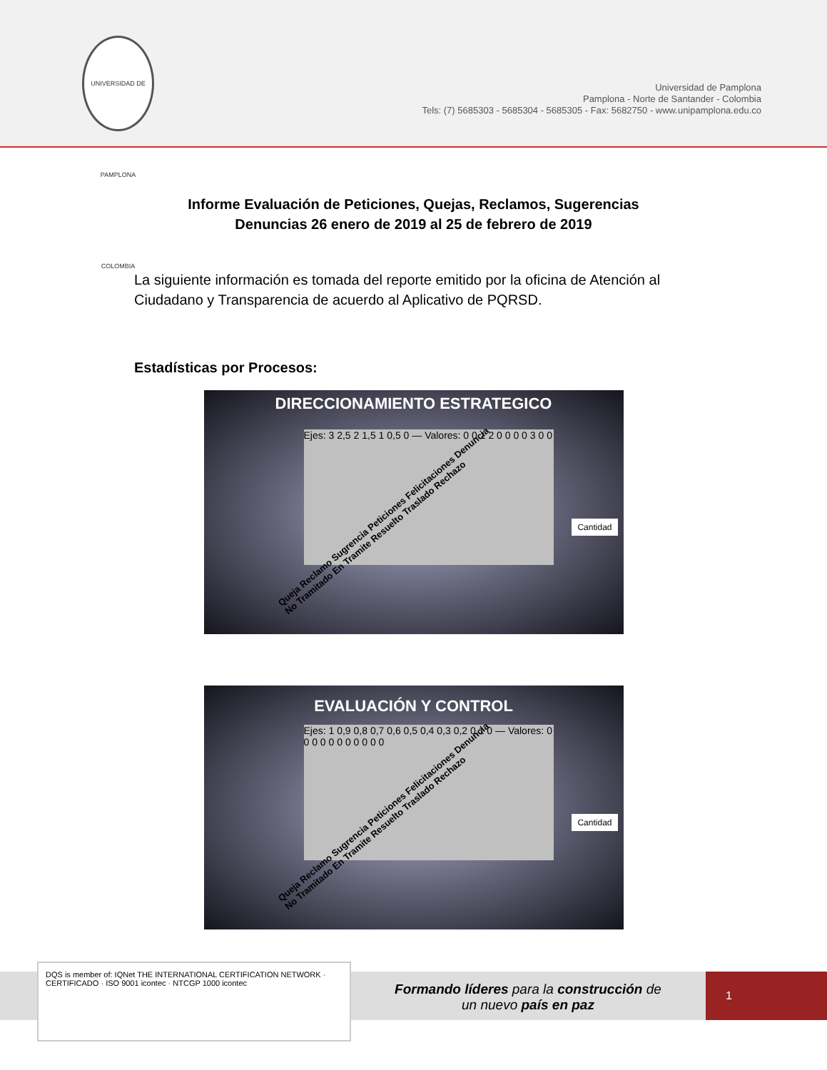UNIVERSIDAD DE PAMPLONA COLOMBIA
Universidad de Pamplona
Pamplona - Norte de Santander - Colombia
Tels: (7) 5685303 - 5685304 - 5685305 - Fax: 5682750 - www.unipamplona.edu.co
Informe Evaluación de Peticiones, Quejas, Reclamos, Sugerencias
Denuncias 26 enero de 2019 al 25 de febrero de 2019
La siguiente información es tomada del reporte emitido por la oficina de Atención al Ciudadano y Transparencia de acuerdo al Aplicativo de PQRSD.
Estadísticas por Procesos:
DIRECCIONAMIENTO ESTRATEGICO
Ejes: 3 2,5 2 1,5 1 0,5 0 — Valores: 0 0 1 2 0 0 0 0 3 0 0
Cantidad
Queja Reclamo Sugrencia Peticiones Felicitaciones Denuncia No Tramitado En Tramite Resuelto Traslado Rechazo
EVALUACIÓN Y CONTROL
Ejes: 1 0,9 0,8 0,7 0,6 0,5 0,4 0,3 0,2 0,1 0 — Valores: 0 0 0 0 0 0 0 0 0 0 0
Cantidad
Queja Reclamo Sugrencia Peticiones Felicitaciones Denuncia No Tramitado En Tramite Resuelto Traslado Rechazo
DQS is member of: IQNet THE INTERNATIONAL CERTIFICATION NETWORK · CERTIFICADO · ISO 9001 icontec · NTCGP 1000 icontec
Formando líderes para la construcción de un nuevo país en paz
1